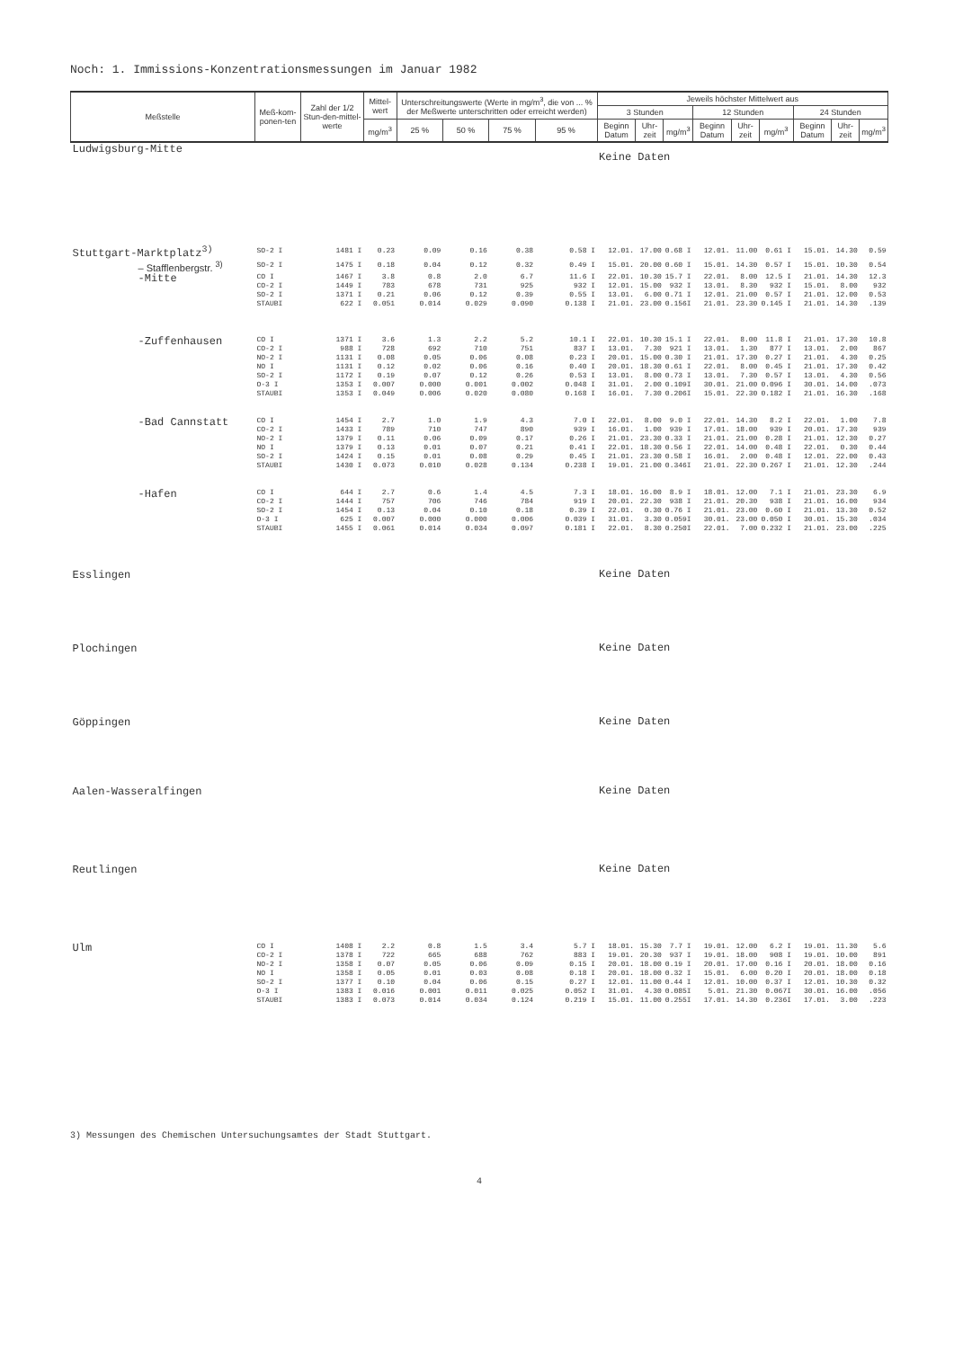Noch: 1. Immissions-Konzentrationsmessungen im Januar 1982
| Meßstelle | Meß-kom-ponen-ten | Zahl der 1/2 Stun-den-mittel-werte | Mittel-wert | Unterschreitungswerte (Werte in mg/m<sup>3</sup>, die von ... % der Meßwerte unterschritten oder erreicht werden) | | | | Jeweils höchster Mittelwert aus | | | | | | | | |
| --- | --- | --- | --- | --- | --- | --- | --- | --- | --- | --- | --- | --- | --- | --- | --- | --- |
| | | | | | | | | 3 Stunden | | | 12 Stunden | | | 24 Stunden | | |
| | | | mg/m<sup>3</sup> | 25 % | 50 % | 75 % | 95 % | Beginn Datum | Uhr-zeit | mg/m<sup>3</sup> | Beginn Datum | Uhr-zeit | mg/m<sup>3</sup> | Beginn Datum | Uhr-zeit | mg/m<sup>3</sup> |
| Ludwigsburg-Mitte | | | | | | | | Keine Daten | | | | | | | | |
| Stuttgart-Marktplatz<sup>3)</sup> | SO-2 I | 1481 I | 0.23 | 0.09 | 0.16 | 0.38 | 0.58 I | 12.01. | 17.00 | 0.68 I | 12.01. | 11.00 | 0.61 I | 15.01. | 14.30 | 0.59 |
| – Stafflenbergstr. <sup>3)</sup> | SO-2 I | 1475 I | 0.18 | 0.04 | 0.12 | 0.32 | 0.49 I | 15.01. | 20.00 | 0.60 I | 15.01. | 14.30 | 0.57 I | 15.01. | 10.30 | 0.54 |
| -Mitte | CO I | 1467 I | 3.8 | 0.8 | 2.0 | 6.7 | 11.6 I | 22.01. | 10.30 | 15.7 I | 22.01. | 8.00 | 12.5 I | 21.01. | 14.30 | 12.3 |
| | CO-2 I | 1449 I | 783 | 678 | 731 | 925 | 932 I | 12.01. | 15.00 | 932 I | 13.01. | 8.30 | 932 I | 15.01. | 8.00 | 932 |
| | SO-2 I | 1371 I | 0.21 | 0.06 | 0.12 | 0.39 | 0.55 I | 13.01. | 6.00 | 0.71 I | 12.01. | 21.00 | 0.57 I | 21.01. | 12.00 | 0.53 |
| | STAUBI | 622 I | 0.051 | 0.014 | 0.029 | 0.090 | 0.138 I | 21.01. | 23.00 | 0.156I | 21.01. | 23.30 | 0.145 I | 21.01. | 14.30 | .139 |
| -Zuffenhausen | CO I | 1371 I | 3.6 | 1.3 | 2.2 | 5.2 | 10.1 I | 22.01. | 10.30 | 15.1 I | 22.01. | 8.00 | 11.8 I | 21.01. | 17.30 | 10.8 |
| | CO-2 I | 988 I | 728 | 692 | 710 | 751 | 837 I | 13.01. | 7.30 | 921 I | 13.01. | 1.30 | 877 I | 13.01. | 2.00 | 867 |
| | NO-2 I | 1131 I | 0.08 | 0.05 | 0.06 | 0.08 | 0.23 I | 20.01. | 15.00 | 0.30 I | 21.01. | 17.30 | 0.27 I | 21.01. | 4.30 | 0.25 |
| | NO I | 1131 I | 0.12 | 0.02 | 0.06 | 0.16 | 0.40 I | 20.01. | 18.30 | 0.61 I | 22.01. | 8.00 | 0.45 I | 21.01. | 17.30 | 0.42 |
| | SO-2 I | 1172 I | 0.19 | 0.07 | 0.12 | 0.26 | 0.53 I | 13.01. | 8.00 | 0.73 I | 13.01. | 7.30 | 0.57 I | 13.01. | 4.30 | 0.56 |
| | O-3 I | 1353 I | 0.007 | 0.000 | 0.001 | 0.002 | 0.048 I | 31.01. | 2.00 | 0.109I | 30.01. | 21.00 | 0.096 I | 30.01. | 14.00 | .073 |
| | STAUBI | 1353 I | 0.049 | 0.006 | 0.020 | 0.080 | 0.168 I | 16.01. | 7.30 | 0.206I | 15.01. | 22.30 | 0.182 I | 21.01. | 16.30 | .168 |
| -Bad Cannstatt | CO I | 1454 I | 2.7 | 1.0 | 1.9 | 4.3 | 7.0 I | 22.01. | 8.00 | 9.0 I | 22.01. | 14.30 | 8.2 I | 22.01. | 1.00 | 7.8 |
| | CO-2 I | 1433 I | 789 | 710 | 747 | 890 | 939 I | 16.01. | 1.00 | 939 I | 17.01. | 18.00 | 939 I | 20.01. | 17.30 | 939 |
| | NO-2 I | 1379 I | 0.11 | 0.06 | 0.09 | 0.17 | 0.26 I | 21.01. | 23.30 | 0.33 I | 21.01. | 21.00 | 0.28 I | 21.01. | 12.30 | 0.27 |
| | NO I | 1379 I | 0.13 | 0.01 | 0.07 | 0.21 | 0.41 I | 22.01. | 18.30 | 0.56 I | 22.01. | 14.00 | 0.48 I | 22.01. | 0.30 | 0.44 |
| | SO-2 I | 1424 I | 0.15 | 0.01 | 0.08 | 0.29 | 0.45 I | 21.01. | 23.30 | 0.58 I | 16.01. | 2.00 | 0.48 I | 12.01. | 22.00 | 0.43 |
| | STAUBI | 1430 I | 0.073 | 0.010 | 0.028 | 0.134 | 0.238 I | 19.01. | 21.00 | 0.346I | 21.01. | 22.30 | 0.267 I | 21.01. | 12.30 | .244 |
| -Hafen | CO I | 644 I | 2.7 | 0.6 | 1.4 | 4.5 | 7.3 I | 18.01. | 16.00 | 8.9 I | 18.01. | 12.00 | 7.1 I | 21.01. | 23.30 | 6.9 |
| | CO-2 I | 1444 I | 757 | 706 | 746 | 784 | 919 I | 20.01. | 22.30 | 938 I | 21.01. | 20.30 | 938 I | 21.01. | 16.00 | 934 |
| | SO-2 I | 1454 I | 0.13 | 0.04 | 0.10 | 0.18 | 0.39 I | 22.01. | 0.30 | 0.76 I | 21.01. | 23.00 | 0.60 I | 21.01. | 13.30 | 0.52 |
| | O-3 I | 625 I | 0.007 | 0.000 | 0.000 | 0.006 | 0.039 I | 31.01. | 3.30 | 0.059I | 30.01. | 23.00 | 0.050 I | 30.01. | 15.30 | .034 |
| | STAUBI | 1455 I | 0.061 | 0.014 | 0.034 | 0.097 | 0.181 I | 22.01. | 8.30 | 0.250I | 22.01. | 7.00 | 0.232 I | 21.01. | 23.00 | .225 |
| Esslingen | | | | | | | | Keine Daten | | | | | | | | |
| Plochingen | | | | | | | | Keine Daten | | | | | | | | |
| Göppingen | | | | | | | | Keine Daten | | | | | | | | |
| Aalen-Wasseralfingen | | | | | | | | Keine Daten | | | | | | | | |
| Reutlingen | | | | | | | | Keine Daten | | | | | | | | |
| Ulm | CO I | 1408 I | 2.2 | 0.8 | 1.5 | 3.4 | 5.7 I | 18.01. | 15.30 | 7.7 I | 19.01. | 12.00 | 6.2 I | 19.01. | 11.30 | 5.6 |
| | CO-2 I | 1378 I | 722 | 665 | 688 | 762 | 883 I | 19.01. | 20.30 | 937 I | 19.01. | 18.00 | 908 I | 19.01. | 10.00 | 891 |
| | NO-2 I | 1358 I | 0.07 | 0.05 | 0.06 | 0.09 | 0.15 I | 20.01. | 18.00 | 0.19 I | 20.01. | 17.00 | 0.16 I | 20.01. | 18.00 | 0.16 |
| | NO I | 1358 I | 0.05 | 0.01 | 0.03 | 0.08 | 0.18 I | 20.01. | 18.00 | 0.32 I | 15.01. | 6.00 | 0.20 I | 20.01. | 18.00 | 0.18 |
| | SO-2 I | 1377 I | 0.10 | 0.04 | 0.06 | 0.15 | 0.27 I | 12.01. | 11.00 | 0.44 I | 12.01. | 10.00 | 0.37 I | 12.01. | 10.30 | 0.32 |
| | O-3 I | 1383 I | 0.016 | 0.001 | 0.011 | 0.025 | 0.052 I | 31.01. | 4.30 | 0.085I | 5.01. | 21.30 | 0.067I | 30.01. | 16.00 | .056 |
| | STAUBI | 1383 I | 0.073 | 0.014 | 0.034 | 0.124 | 0.219 I | 15.01. | 11.00 | 0.255I | 17.01. | 14.30 | 0.236I | 17.01. | 3.00 | .223 |
3) Messungen des Chemischen Untersuchungsamtes der Stadt Stuttgart.
4